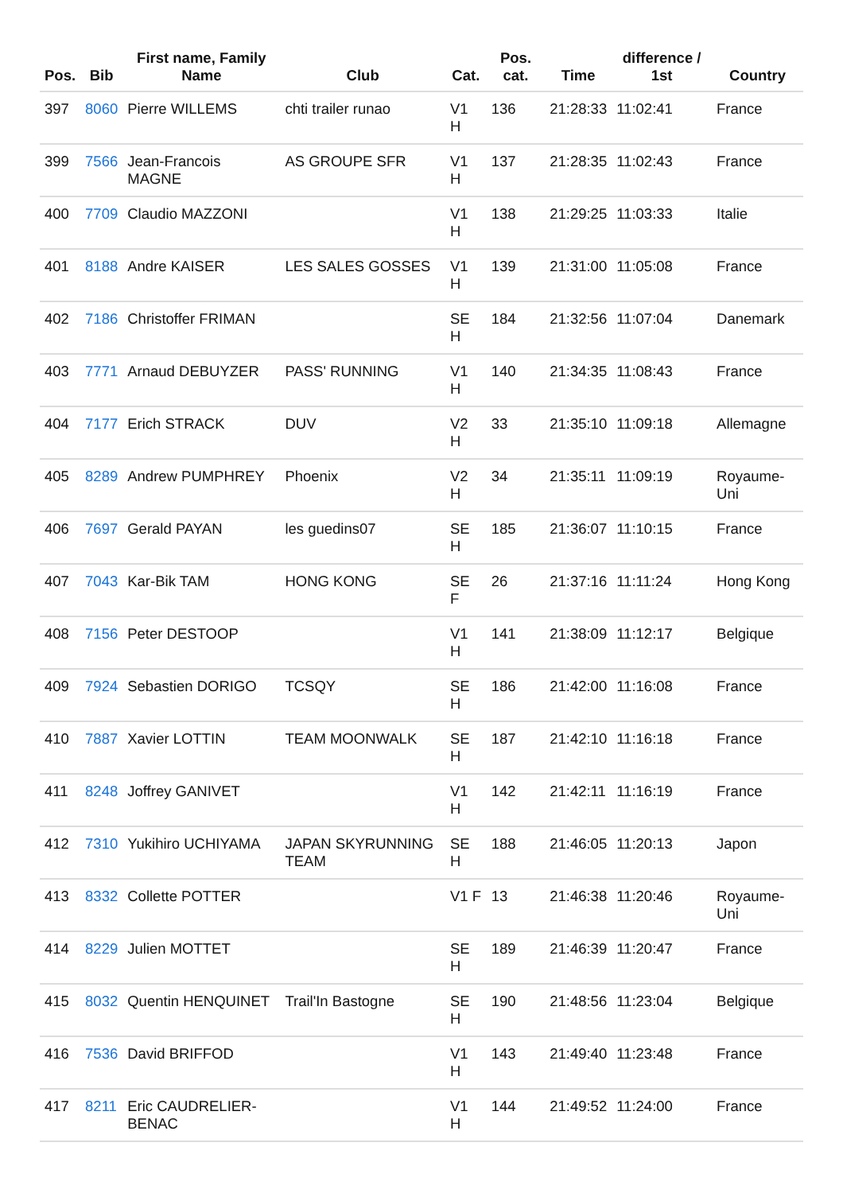| Pos. | Bib | First name, Family Name | Club | Cat. | Pos. cat. | Time | difference / 1st | Country |
| --- | --- | --- | --- | --- | --- | --- | --- | --- |
| 397 | 8060 | Pierre WILLEMS | chti trailer runao | V1 H | 136 | 21:28:33 | 11:02:41 | France |
| 399 | 7566 | Jean-Francois MAGNE | AS GROUPE SFR | V1 H | 137 | 21:28:35 | 11:02:43 | France |
| 400 | 7709 | Claudio MAZZONI | | V1 H | 138 | 21:29:25 | 11:03:33 | Italie |
| 401 | 8188 | Andre KAISER | LES SALES GOSSES | V1 H | 139 | 21:31:00 | 11:05:08 | France |
| 402 | 7186 | Christoffer FRIMAN | | SE H | 184 | 21:32:56 | 11:07:04 | Danemark |
| 403 | 7771 | Arnaud DEBUYZER | PASS' RUNNING | V1 H | 140 | 21:34:35 | 11:08:43 | France |
| 404 | 7177 | Erich STRACK | DUV | V2 H | 33 | 21:35:10 | 11:09:18 | Allemagne |
| 405 | 8289 | Andrew PUMPHREY | Phoenix | V2 H | 34 | 21:35:11 | 11:09:19 | Royaume-Uni |
| 406 | 7697 | Gerald PAYAN | les guedins07 | SE H | 185 | 21:36:07 | 11:10:15 | France |
| 407 | 7043 | Kar-Bik TAM | HONG KONG | SE F | 26 | 21:37:16 | 11:11:24 | Hong Kong |
| 408 | 7156 | Peter DESTOOP | | V1 H | 141 | 21:38:09 | 11:12:17 | Belgique |
| 409 | 7924 | Sebastien DORIGO | TCSQY | SE H | 186 | 21:42:00 | 11:16:08 | France |
| 410 | 7887 | Xavier LOTTIN | TEAM MOONWALK | SE H | 187 | 21:42:10 | 11:16:18 | France |
| 411 | 8248 | Joffrey GANIVET | | V1 H | 142 | 21:42:11 | 11:16:19 | France |
| 412 | 7310 | Yukihiro UCHIYAMA | JAPAN SKYRUNNING TEAM | SE H | 188 | 21:46:05 | 11:20:13 | Japon |
| 413 | 8332 | Collette POTTER | | V1 F | 13 | 21:46:38 | 11:20:46 | Royaume-Uni |
| 414 | 8229 | Julien MOTTET | | SE H | 189 | 21:46:39 | 11:20:47 | France |
| 415 | 8032 | Quentin HENQUINET | Trail'In Bastogne | SE H | 190 | 21:48:56 | 11:23:04 | Belgique |
| 416 | 7536 | David BRIFFOD | | V1 H | 143 | 21:49:40 | 11:23:48 | France |
| 417 | 8211 | Eric CAUDRELIER-BENAC | | V1 H | 144 | 21:49:52 | 11:24:00 | France |